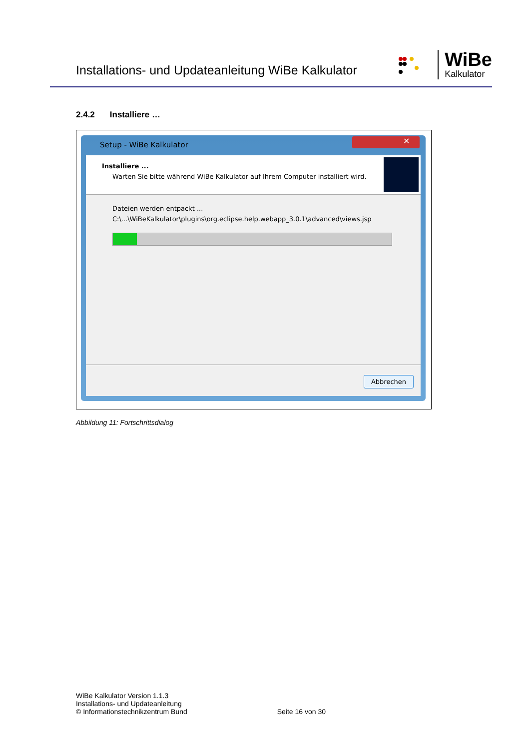Installations- und Updateanleitung WiBe Kalkulator
WiBe
Kalkulator
2.4.2 Installiere …
Setup - WiBe Kalkulator
✕
Installiere ...
Warten Sie bitte während WiBe Kalkulator auf Ihrem Computer installiert wird.
Dateien werden entpackt ...
C:\...\WiBeKalkulator\plugins\org.eclipse.help.webapp_3.0.1\advanced\views.jsp
Abbrechen
Abbildung 11: Fortschrittsdialog
WiBe Kalkulator Version 1.1.3
Installations- und Updateanleitung
© Informationstechnikzentrum Bund
Seite 16 von 30